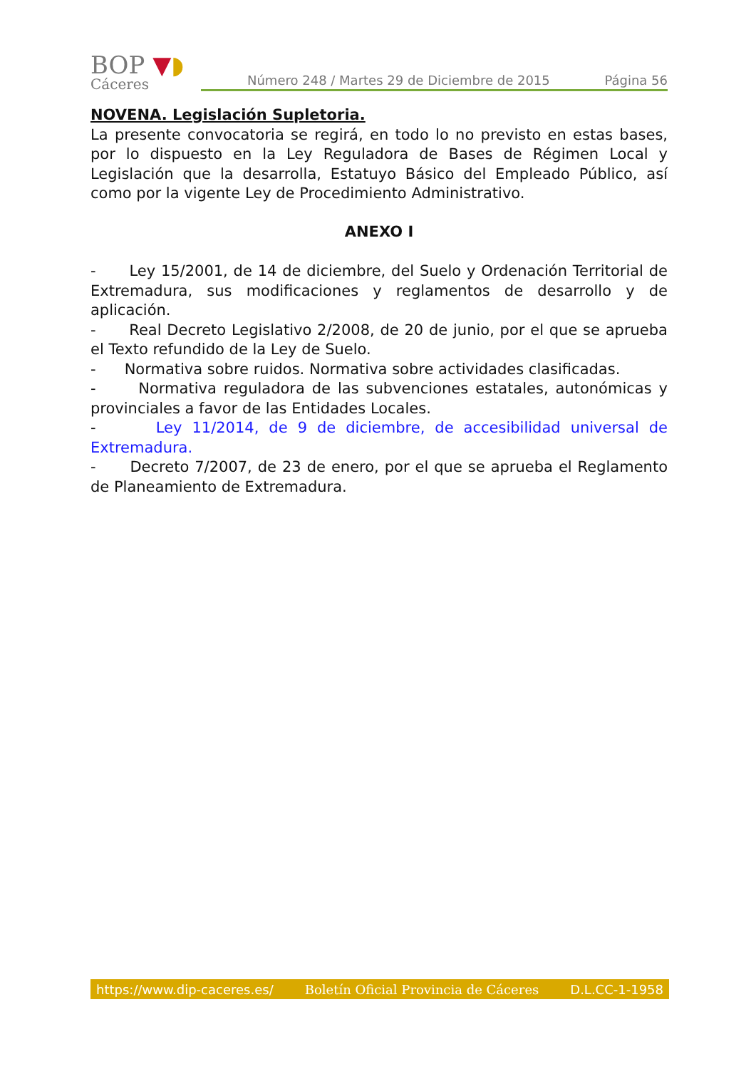BOP ▼◗
Cáceres
Número 248 / Martes 29 de Diciembre de 2015 Página 56
NOVENA. Legislación Supletoria.
La presente convocatoria se regirá, en todo lo no previsto en estas bases, por lo dispuesto en la Ley Reguladora de Bases de Régimen Local y Legislación que la desarrolla, Estatuyo Básico del Empleado Público, así como por la vigente Ley de Procedimiento Administrativo.
ANEXO I
- Ley 15/2001, de 14 de diciembre, del Suelo y Ordenación Territorial de Extremadura, sus modificaciones y reglamentos de desarrollo y de aplicación.
- Real Decreto Legislativo 2/2008, de 20 de junio, por el que se aprueba el Texto refundido de la Ley de Suelo.
- Normativa sobre ruidos. Normativa sobre actividades clasificadas.
- Normativa reguladora de las subvenciones estatales, autonómicas y provinciales a favor de las Entidades Locales.
- Ley 11/2014, de 9 de diciembre, de accesibilidad universal de Extremadura.
- Decreto 7/2007, de 23 de enero, por el que se aprueba el Reglamento de Planeamiento de Extremadura.
https://www.dip-caceres.es/ Boletín Oficial Provincia de Cáceres D.L.CC-1-1958